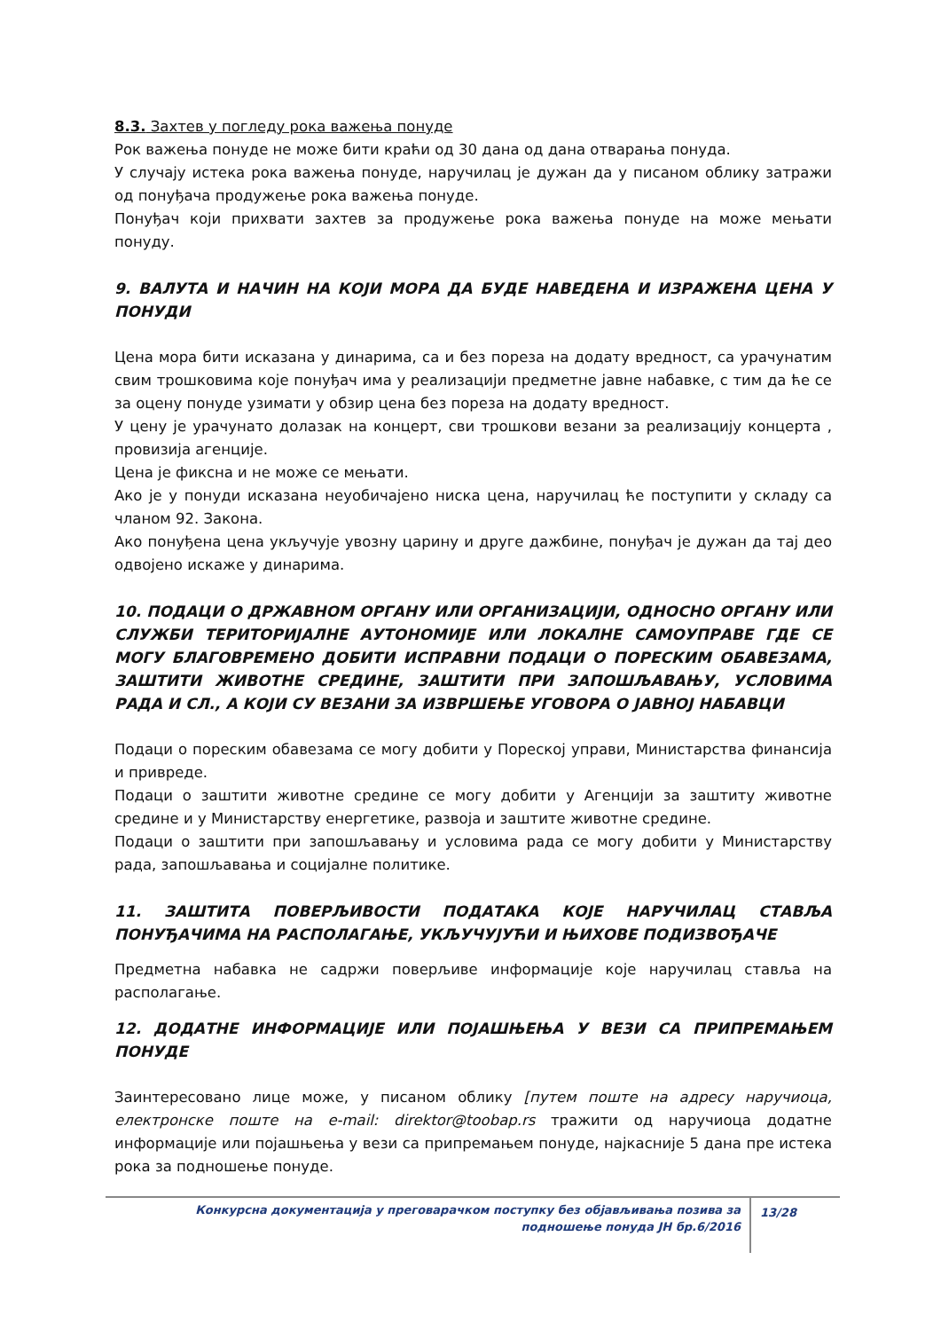8.3. Захтев у погледу рока важења понуде
Рок важења понуде не може бити краћи од 30 дана од дана отварања понуда.
У случају истека рока важења понуде, наручилац је дужан да у писаном облику затражи од понуђача продужење рока важења понуде.
Понуђач који прихвати захтев за продужење рока важења понуде на може мењати понуду.
9. ВАЛУТА И НАЧИН НА КОЈИ МОРА ДА БУДЕ НАВЕДЕНА И ИЗРАЖЕНА ЦЕНА У ПОНУДИ
Цена мора бити исказана у динарима, са и без пореза на додату вредност, са урачунатим свим трошковима које понуђач има у реализацији предметне јавне набавке, с тим да ће се за оцену понуде узимати у обзир цена без пореза на додату вредност.
У цену је урачунато долазак на концерт, сви трошкови везани за реализацију концерта , провизија агенције.
Цена је фиксна и не може се мењати.
Ако је у понуди исказана неуобичајено ниска цена, наручилац ће поступити у складу са чланом 92. Закона.
Ако понуђена цена укључује увозну царину и друге дажбине, понуђач је дужан да тај део одвојено искаже у динарима.
10. ПОДАЦИ О ДРЖАВНОМ ОРГАНУ ИЛИ ОРГАНИЗАЦИЈИ, ОДНОСНО ОРГАНУ ИЛИ СЛУЖБИ ТЕРИТОРИЈАЛНЕ АУТОНОМИЈЕ ИЛИ ЛОКАЛНЕ САМОУПРАВЕ ГДЕ СЕ МОГУ БЛАГОВРЕМЕНО ДОБИТИ ИСПРАВНИ ПОДАЦИ О ПОРЕСКИМ ОБАВЕЗАМА, ЗАШТИТИ ЖИВОТНЕ СРЕДИНЕ, ЗАШТИТИ ПРИ ЗАПОШЉАВАЊУ, УСЛОВИМА РАДА И СЛ., А КОЈИ СУ ВЕЗАНИ ЗА ИЗВРШЕЊЕ УГОВОРА О ЈАВНОЈ НАБАВЦИ
Подаци о пореским обавезама се могу добити у Пореској управи, Министарства финансија и привреде.
Подаци о заштити животне средине се могу добити у Агенцији за заштиту животне средине и у Министарству енергетике, развоја и заштите животне средине.
Подаци о заштити при запошљавању и условима рада се могу добити у Министарству рада, запошљавања и социјалне политике.
11. ЗАШТИТА ПОВЕРЉИВОСТИ ПОДАТАКА КОЈЕ НАРУЧИЛАЦ СТАВЉА ПОНУЂАЧИМА НА РАСПОЛАГАЊЕ, УКЉУЧУЈУЋИ И ЊИХОВЕ ПОДИЗВОЂАЧЕ
Предметна набавка не садржи поверљиве информације које наручилац ставља на располагање.
12. ДОДАТНЕ ИНФОРМАЦИЈЕ ИЛИ ПОЈАШЊЕЊА У ВЕЗИ СА ПРИПРЕМАЊЕМ ПОНУДЕ
Заинтересовано лице може, у писаном облику [путем поште на адресу наручиоца, електронске поште на e-mail: direktor@toobap.rs тражити од наручиоца додатне информације или појашњења у вези са припремањем понуде, најкасније 5 дана пре истека рока за подношење понуде.
Конкурсна документација у преговарачком поступку без објављивања позива за подношење понуда ЈН бр.6/2016
13/28